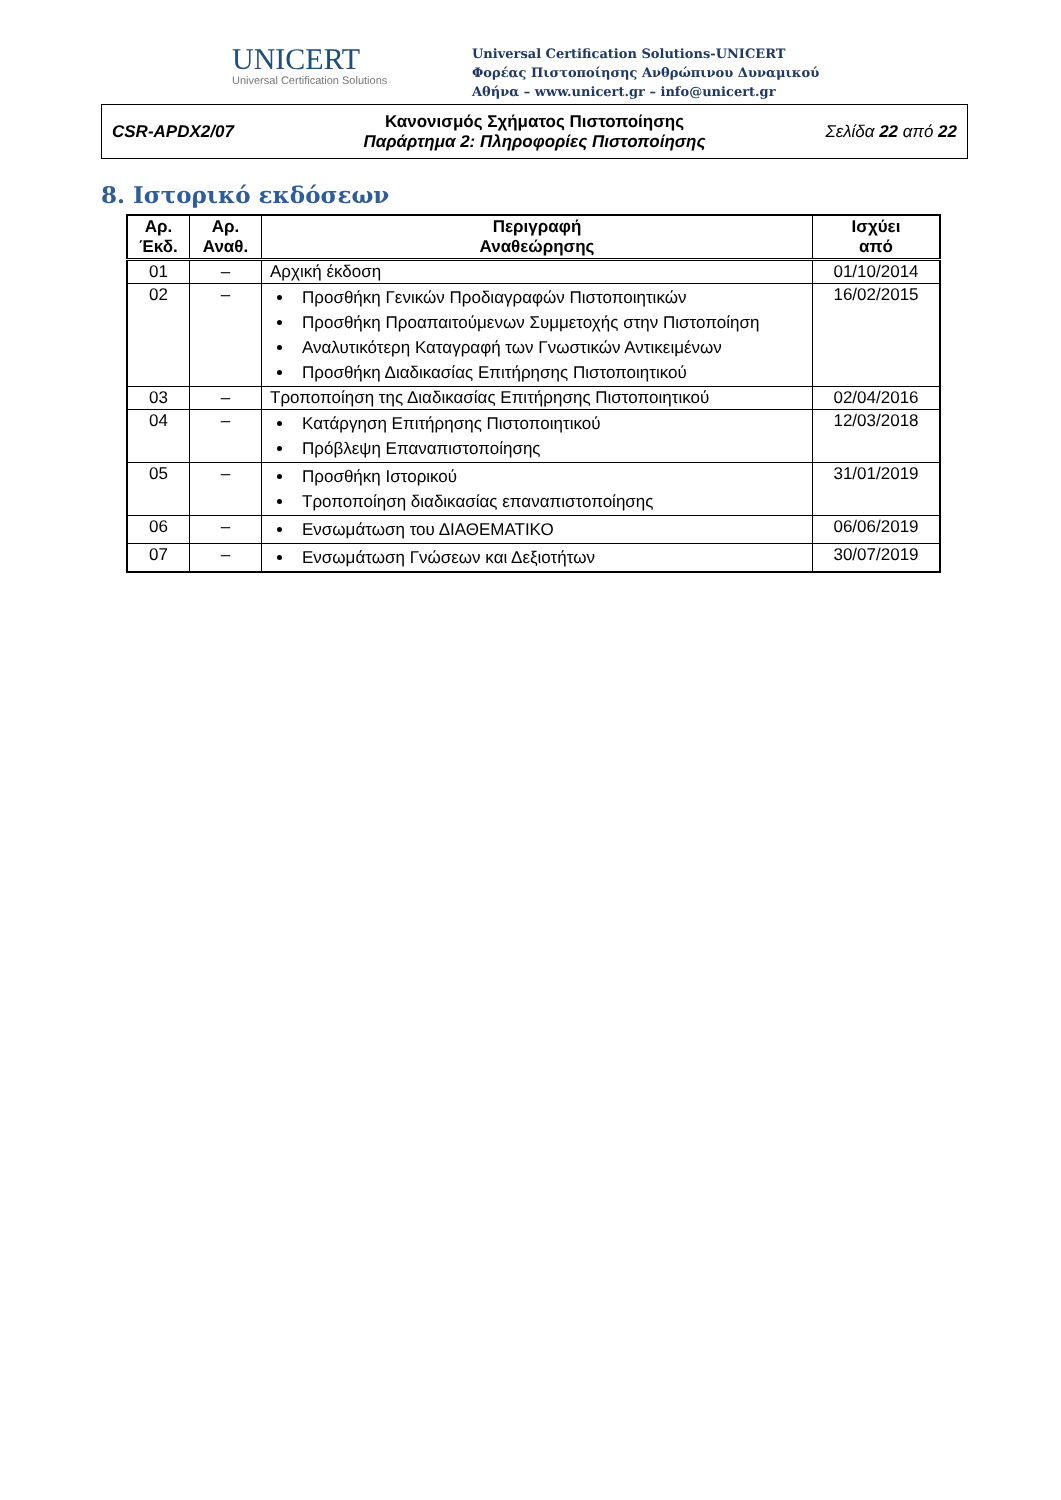UNICERT
Universal Certification Solutions
Universal Certification Solutions-UNICERT
Φορέας Πιστοποίησης Ανθρώπινου Δυναμικού
Αθήνα – www.unicert.gr – info@unicert.gr
CSR-APDX2/07
Κανονισμός Σχήματος Πιστοποίησης
Παράρτημα 2: Πληροφορίες Πιστοποίησης
Σελίδα 22 από 22
8. Ιστορικό εκδόσεων
| Αρ. Έκδ. | Αρ. Αναθ. | Περιγραφή Αναθεώρησης | Ισχύει από |
| --- | --- | --- | --- |
| 01 | – | Αρχική έκδοση | 01/10/2014 |
| 02 | – | Προσθήκη Γενικών Προδιαγραφών Πιστοποιητικών Προσθήκη Προαπαιτούμενων Συμμετοχής στην Πιστοποίηση Αναλυτικότερη Καταγραφή των Γνωστικών Αντικειμένων Προσθήκη Διαδικασίας Επιτήρησης Πιστοποιητικού | 16/02/2015 |
| 03 | – | Τροποποίηση της Διαδικασίας Επιτήρησης Πιστοποιητικού | 02/04/2016 |
| 04 | – | Κατάργηση Επιτήρησης Πιστοποιητικού Πρόβλεψη Επαναπιστοποίησης | 12/03/2018 |
| 05 | – | Προσθήκη Ιστορικού Τροποποίηση διαδικασίας επαναπιστοποίησης | 31/01/2019 |
| 06 | – | Ενσωμάτωση του ΔΙΑΘΕΜΑΤΙΚΟ | 06/06/2019 |
| 07 | – | Ενσωμάτωση Γνώσεων και Δεξιοτήτων | 30/07/2019 |